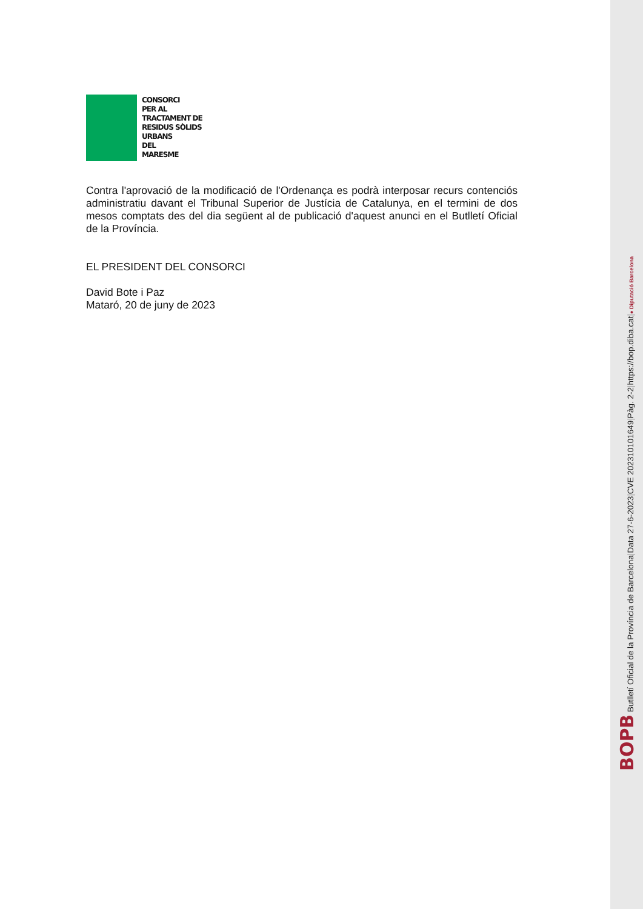CONSORCI
PER AL
TRACTAMENT DE
RESIDUS SÒLIDS
URBANS
DEL
MARESME
Contra l'aprovació de la modificació de l'Ordenança es podrà interposar recurs contenciós administratiu davant el Tribunal Superior de Justícia de Catalunya, en el termini de dos mesos comptats des del dia següent al de publicació d'aquest anunci en el Butlletí Oficial de la Província.
EL PRESIDENT DEL CONSORCI
David Bote i Paz
Mataró, 20 de juny de 2023
BOPB Butlletí Oficial de la Província de Barcelona | Data 27-6-2023 | CVE 202310101649 | Pàg. 2-2 | https://bop.diba.cat | ● Diputació Barcelona